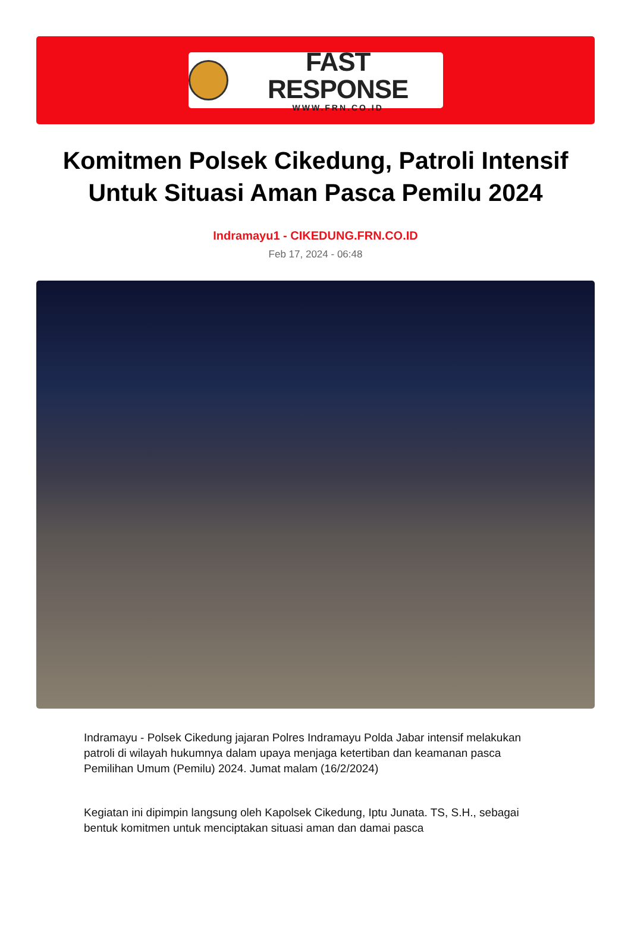FAST RESPONSE
WWW.FRN.CO.ID
Komitmen Polsek Cikedung, Patroli Intensif Untuk Situasi Aman Pasca Pemilu 2024
Indramayu1 - CIKEDUNG.FRN.CO.ID
Feb 17, 2024 - 06:48
Indramayu - Polsek Cikedung jajaran Polres Indramayu Polda Jabar intensif melakukan patroli di wilayah hukumnya dalam upaya menjaga ketertiban dan keamanan pasca Pemilihan Umum (Pemilu) 2024. Jumat malam (16/2/2024)
Kegiatan ini dipimpin langsung oleh Kapolsek Cikedung, Iptu Junata. TS, S.H., sebagai bentuk komitmen untuk menciptakan situasi aman dan damai pasca